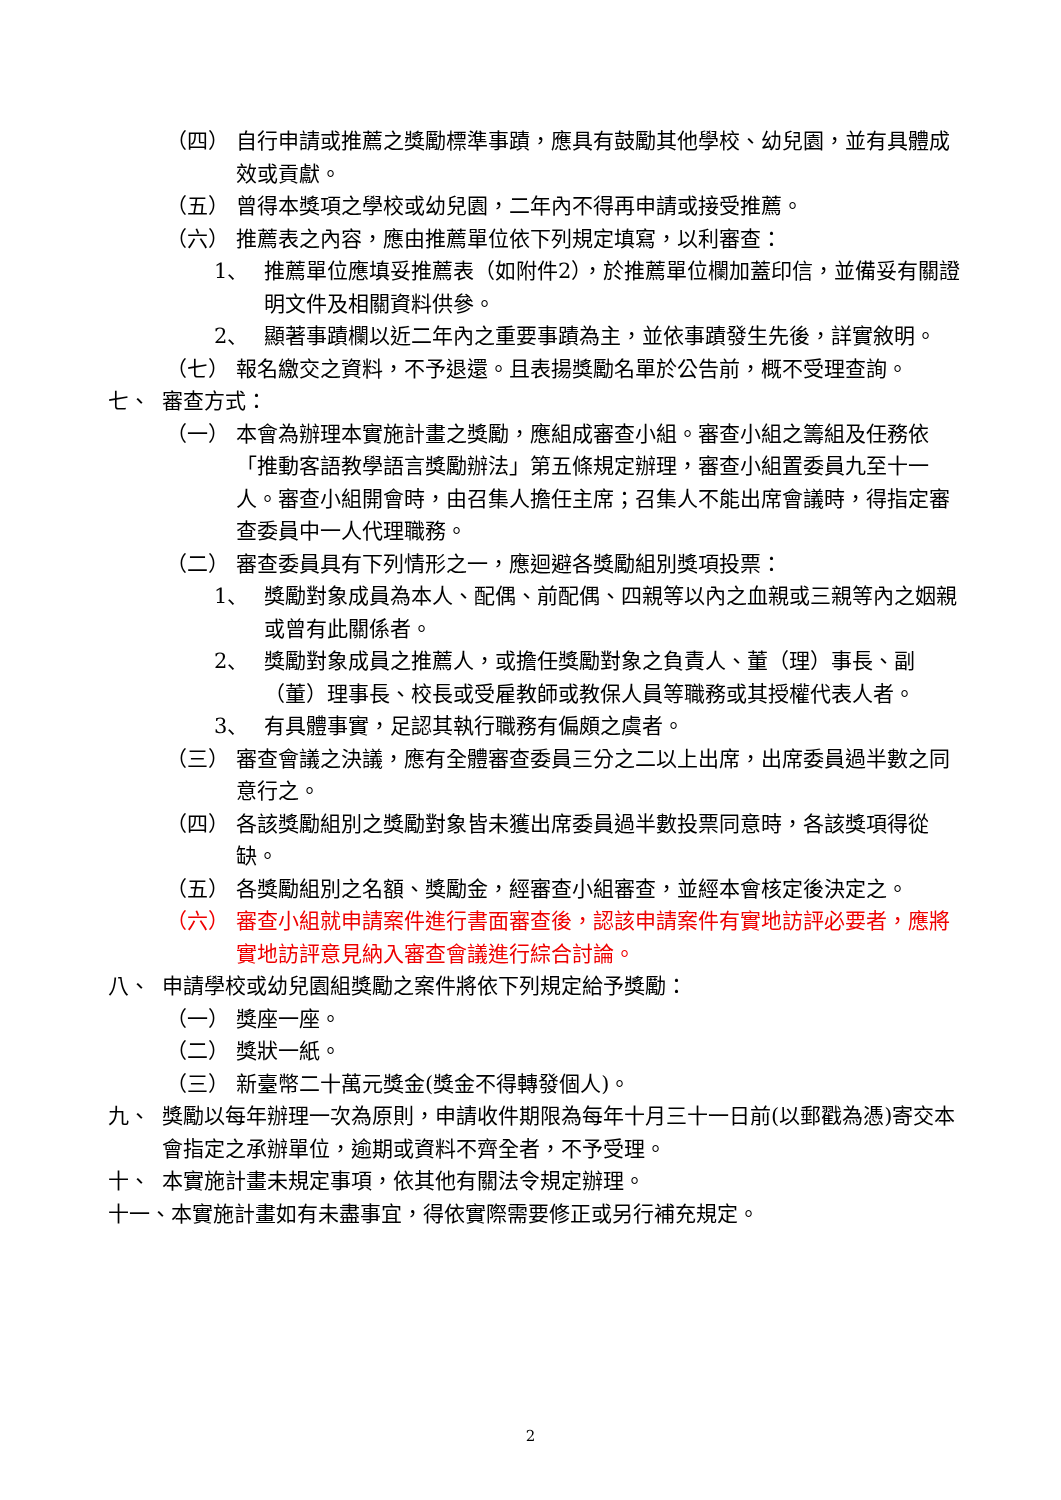（四） 自行申請或推薦之獎勵標準事蹟，應具有鼓勵其他學校、幼兒園，並有具體成效或貢獻。
（五） 曾得本獎項之學校或幼兒園，二年內不得再申請或接受推薦。
（六） 推薦表之內容，應由推薦單位依下列規定填寫，以利審查：
1、 推薦單位應填妥推薦表（如附件2），於推薦單位欄加蓋印信，並備妥有關證明文件及相關資料供參。
2、 顯著事蹟欄以近二年內之重要事蹟為主，並依事蹟發生先後，詳實敘明。
（七） 報名繳交之資料，不予退還。且表揚獎勵名單於公告前，概不受理查詢。
七、 審查方式：
（一） 本會為辦理本實施計畫之獎勵，應組成審查小組。審查小組之籌組及任務依「推動客語教學語言獎勵辦法」第五條規定辦理，審查小組置委員九至十一人。審查小組開會時，由召集人擔任主席；召集人不能出席會議時，得指定審查委員中一人代理職務。
（二） 審查委員具有下列情形之一，應迴避各獎勵組別獎項投票：
1、 獎勵對象成員為本人、配偶、前配偶、四親等以內之血親或三親等內之姻親或曾有此關係者。
2、 獎勵對象成員之推薦人，或擔任獎勵對象之負責人、董（理）事長、副（董）理事長、校長或受雇教師或教保人員等職務或其授權代表人者。
3、 有具體事實，足認其執行職務有偏頗之虞者。
（三） 審查會議之決議，應有全體審查委員三分之二以上出席，出席委員過半數之同意行之。
（四） 各該獎勵組別之獎勵對象皆未獲出席委員過半數投票同意時，各該獎項得從缺。
（五） 各獎勵組別之名額、獎勵金，經審查小組審查，並經本會核定後決定之。
（六） 審查小組就申請案件進行書面審查後，認該申請案件有實地訪評必要者，應將實地訪評意見納入審查會議進行綜合討論。
八、 申請學校或幼兒園組獎勵之案件將依下列規定給予獎勵：
（一） 獎座一座。
（二） 獎狀一紙。
（三） 新臺幣二十萬元獎金(獎金不得轉發個人)。
九、 獎勵以每年辦理一次為原則，申請收件期限為每年十月三十一日前(以郵戳為憑)寄交本會指定之承辦單位，逾期或資料不齊全者，不予受理。
十、 本實施計畫未規定事項，依其他有關法令規定辦理。
十一、本實施計畫如有未盡事宜，得依實際需要修正或另行補充規定。
2